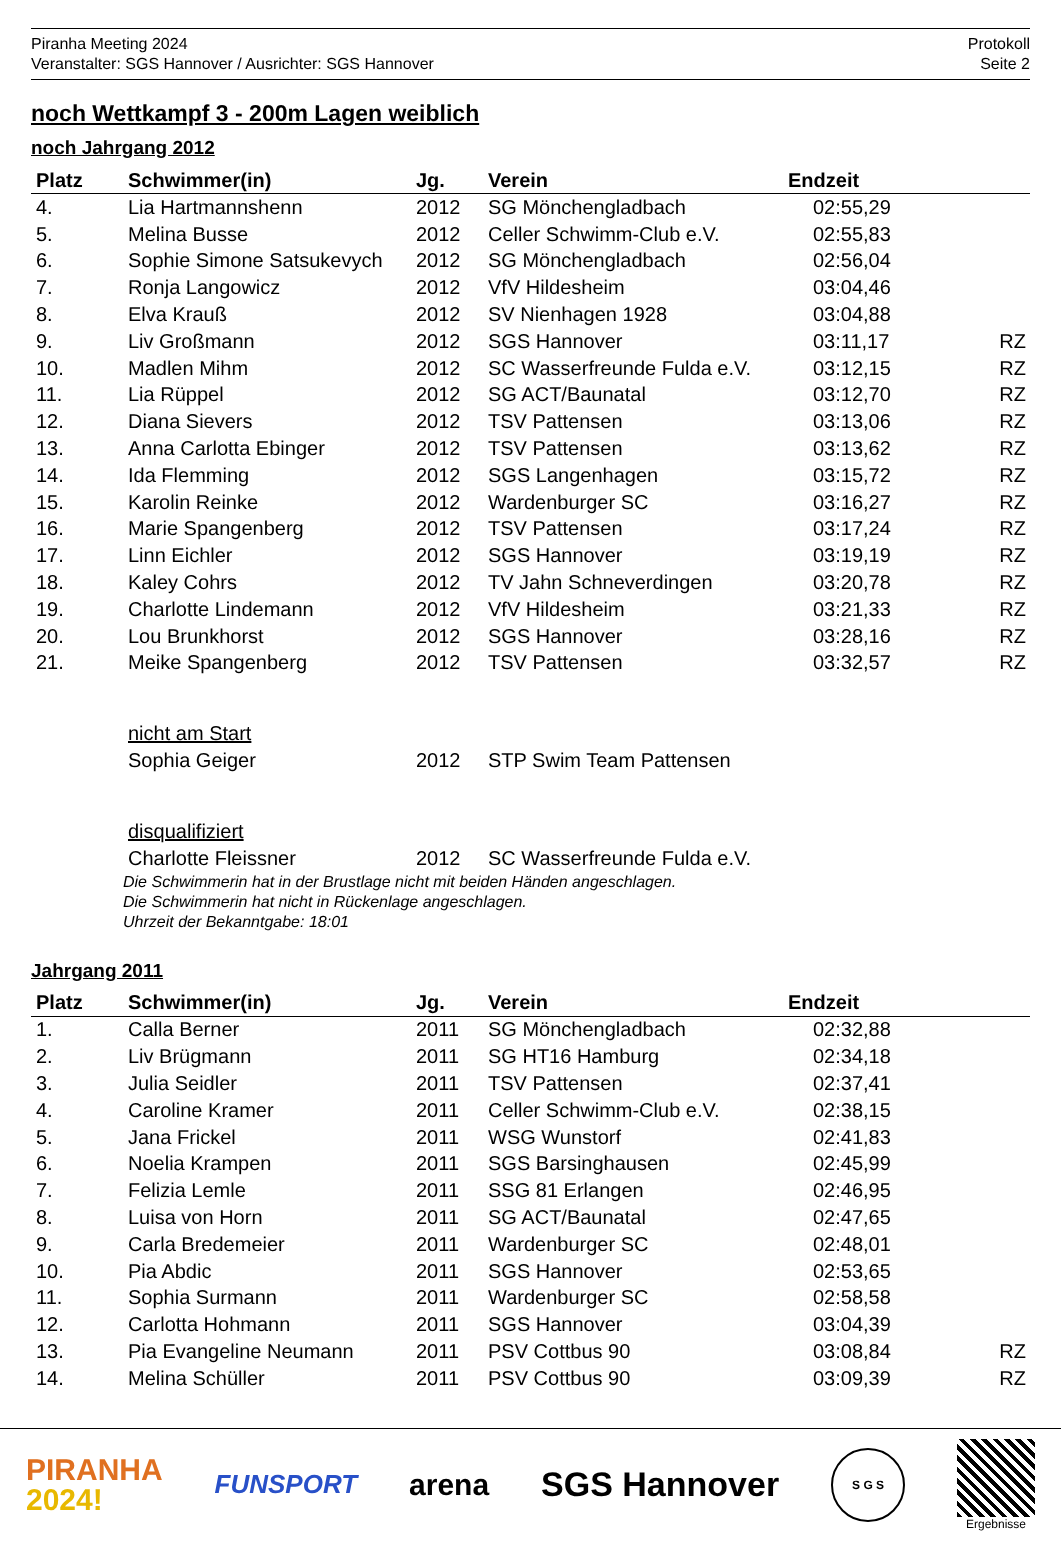Piranha Meeting 2024
Veranstalter: SGS Hannover / Ausrichter: SGS Hannover
Protokoll
Seite 2
noch Wettkampf 3 - 200m Lagen weiblich
noch Jahrgang 2012
| Platz | Schwimmer(in) | Jg. | Verein | Endzeit | |
| --- | --- | --- | --- | --- | --- |
| 4. | Lia Hartmannshenn | 2012 | SG Mönchengladbach | 02:55,29 | |
| 5. | Melina Busse | 2012 | Celler Schwimm-Club e.V. | 02:55,83 | |
| 6. | Sophie Simone Satsukevych | 2012 | SG Mönchengladbach | 02:56,04 | |
| 7. | Ronja Langowicz | 2012 | VfV Hildesheim | 03:04,46 | |
| 8. | Elva Krauß | 2012 | SV Nienhagen 1928 | 03:04,88 | |
| 9. | Liv Großmann | 2012 | SGS Hannover | 03:11,17 | RZ |
| 10. | Madlen Mihm | 2012 | SC Wasserfreunde Fulda e.V. | 03:12,15 | RZ |
| 11. | Lia Rüppel | 2012 | SG ACT/Baunatal | 03:12,70 | RZ |
| 12. | Diana Sievers | 2012 | TSV Pattensen | 03:13,06 | RZ |
| 13. | Anna Carlotta Ebinger | 2012 | TSV Pattensen | 03:13,62 | RZ |
| 14. | Ida Flemming | 2012 | SGS Langenhagen | 03:15,72 | RZ |
| 15. | Karolin Reinke | 2012 | Wardenburger SC | 03:16,27 | RZ |
| 16. | Marie Spangenberg | 2012 | TSV Pattensen | 03:17,24 | RZ |
| 17. | Linn Eichler | 2012 | SGS Hannover | 03:19,19 | RZ |
| 18. | Kaley Cohrs | 2012 | TV Jahn Schneverdingen | 03:20,78 | RZ |
| 19. | Charlotte Lindemann | 2012 | VfV Hildesheim | 03:21,33 | RZ |
| 20. | Lou Brunkhorst | 2012 | SGS Hannover | 03:28,16 | RZ |
| 21. | Meike Spangenberg | 2012 | TSV Pattensen | 03:32,57 | RZ |
| | nicht am Start | | | | |
| | Sophia Geiger | 2012 | STP Swim Team Pattensen | | |
| | disqualifiziert | | | | |
| | Charlotte Fleissner | 2012 | SC Wasserfreunde Fulda e.V. | | |
Die Schwimmerin hat in der Brustlage nicht mit beiden Händen angeschlagen.
Die Schwimmerin hat nicht in Rückenlage angeschlagen.
Uhrzeit der Bekanntgabe: 18:01
Jahrgang 2011
| Platz | Schwimmer(in) | Jg. | Verein | Endzeit | |
| --- | --- | --- | --- | --- | --- |
| 1. | Calla Berner | 2011 | SG Mönchengladbach | 02:32,88 | |
| 2. | Liv Brügmann | 2011 | SG HT16 Hamburg | 02:34,18 | |
| 3. | Julia Seidler | 2011 | TSV Pattensen | 02:37,41 | |
| 4. | Caroline Kramer | 2011 | Celler Schwimm-Club e.V. | 02:38,15 | |
| 5. | Jana Frickel | 2011 | WSG Wunstorf | 02:41,83 | |
| 6. | Noelia Krampen | 2011 | SGS Barsinghausen | 02:45,99 | |
| 7. | Felizia Lemle | 2011 | SSG 81 Erlangen | 02:46,95 | |
| 8. | Luisa von Horn | 2011 | SG ACT/Baunatal | 02:47,65 | |
| 9. | Carla Bredemeier | 2011 | Wardenburger SC | 02:48,01 | |
| 10. | Pia Abdic | 2011 | SGS Hannover | 02:53,65 | |
| 11. | Sophia Surmann | 2011 | Wardenburger SC | 02:58,58 | |
| 12. | Carlotta Hohmann | 2011 | SGS Hannover | 03:04,39 | |
| 13. | Pia Evangeline Neumann | 2011 | PSV Cottbus 90 | 03:08,84 | RZ |
| 14. | Melina Schüller | 2011 | PSV Cottbus 90 | 03:09,39 | RZ |
PIRANHA
2024!
FUNSPORT
arena SGS Hannover
S G S
Ergebnisse